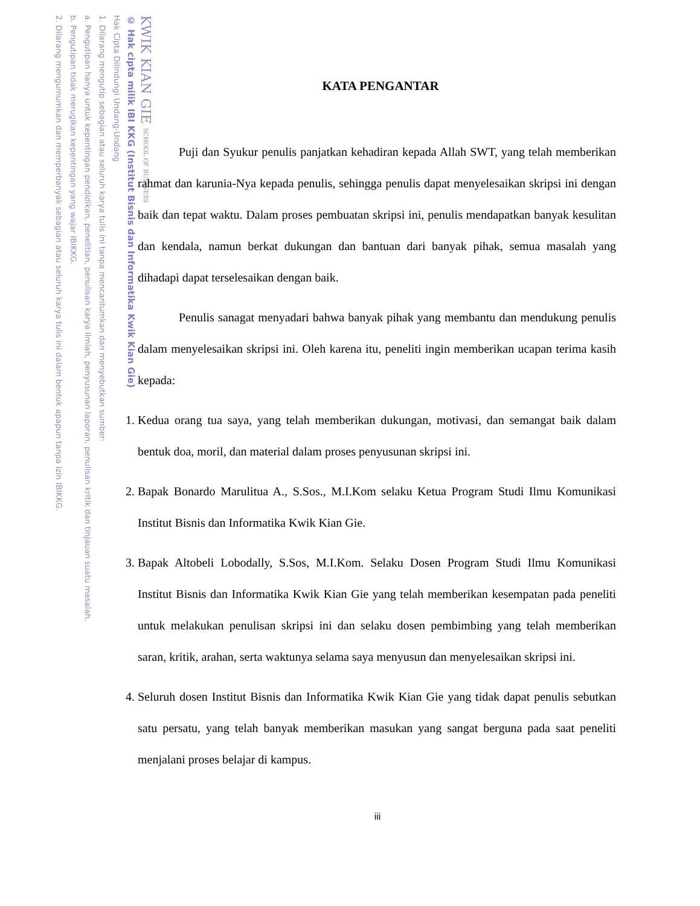KWIK KIAN GIE SCHOOL OF BUSINESS
© Hak cipta milik IBI KKG (Institut Bisnis dan Informatika Kwik Kian Gie)
Hak Cipta Dilindungi Undang-Undang
1. Dilarang mengutip sebagian atau seluruh karya tulis ini tanpa mencantumkan dan menyebutkan sumber:
a. Pengutipan hanya untuk kepentingan pendidikan, penelitian, penulisan karya ilmiah, penyusunan laporan, penulisan kritik dan tinjauan suatu masalah.
b. Pengutipan tidak merugikan kepentingan yang wajar IBIKKG.
2. Dilarang mengumumkan dan memperbanyak sebagian atau seluruh karya tulis ini dalam bentuk apapun tanpa izin IBIKKG.
KATA PENGANTAR
Puji dan Syukur penulis panjatkan kehadiran kepada Allah SWT, yang telah memberikan rahmat dan karunia-Nya kepada penulis, sehingga penulis dapat menyelesaikan skripsi ini dengan baik dan tepat waktu. Dalam proses pembuatan skripsi ini, penulis mendapatkan banyak kesulitan dan kendala, namun berkat dukungan dan bantuan dari banyak pihak, semua masalah yang dihadapi dapat terselesaikan dengan baik.
Penulis sanagat menyadari bahwa banyak pihak yang membantu dan mendukung penulis dalam menyelesaikan skripsi ini. Oleh karena itu, peneliti ingin memberikan ucapan terima kasih kepada:
1. Kedua orang tua saya, yang telah memberikan dukungan, motivasi, dan semangat baik dalam bentuk doa, moril, dan material dalam proses penyusunan skripsi ini.
2. Bapak Bonardo Marulitua A., S.Sos., M.I.Kom selaku Ketua Program Studi Ilmu Komunikasi Institut Bisnis dan Informatika Kwik Kian Gie.
3. Bapak Altobeli Lobodally, S.Sos, M.I.Kom. Selaku Dosen Program Studi Ilmu Komunikasi Institut Bisnis dan Informatika Kwik Kian Gie yang telah memberikan kesempatan pada peneliti untuk melakukan penulisan skripsi ini dan selaku dosen pembimbing yang telah memberikan saran, kritik, arahan, serta waktunya selama saya menyusun dan menyelesaikan skripsi ini.
4. Seluruh dosen Institut Bisnis dan Informatika Kwik Kian Gie yang tidak dapat penulis sebutkan satu persatu, yang telah banyak memberikan masukan yang sangat berguna pada saat peneliti menjalani proses belajar di kampus.
iii